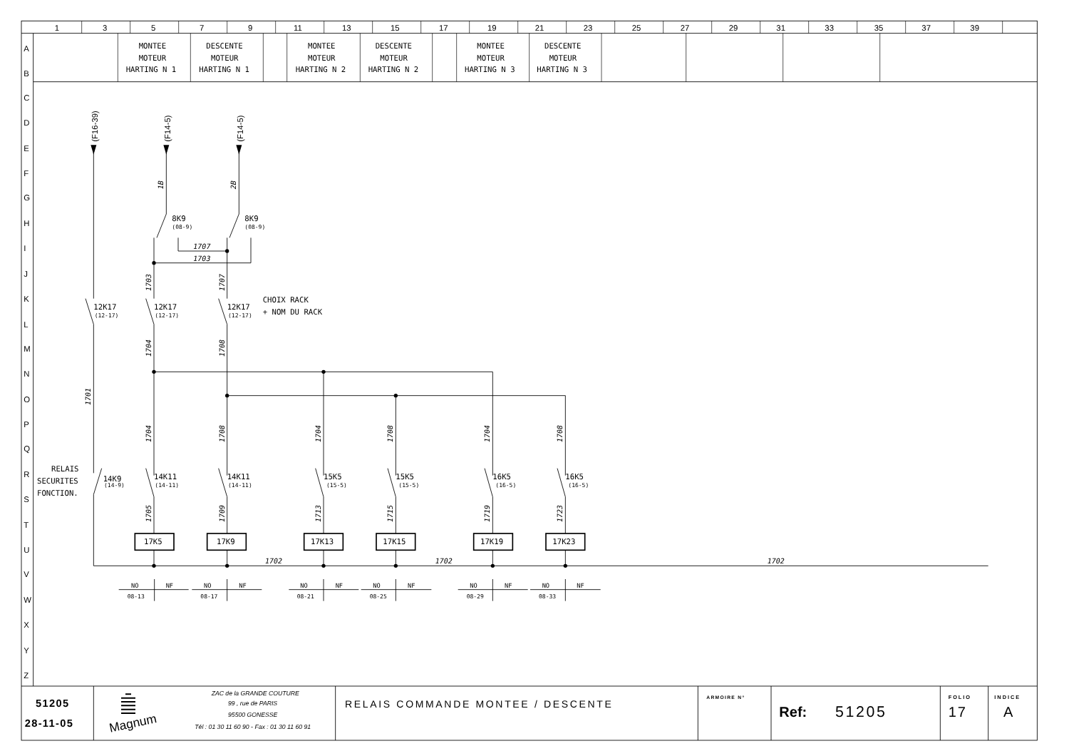1
3
5
7
9
11
13
15
17
19
21
23
25
27
29
31
33
35
37
39
MONTEE
MOTEUR
HARTING N 1
DESCENTE
MOTEUR
HARTING N 1
MONTEE
MOTEUR
HARTING N 2
DESCENTE
MOTEUR
HARTING N 2
MONTEE
MOTEUR
HARTING N 3
DESCENTE
MOTEUR
HARTING N 3
A
B
C
D
E
F
G
H
I
J
K
L
M
N
O
P
Q
R
S
T
U
V
W
X
Y
Z
(F16-39)
(F14-5)
(F14-5)
1B
2B
8K9
(08-9)
8K9
(08-9)
1707
1703
1703
1707
12K17
(12-17)
12K17
(12-17)
12K17
(12-17)
CHOIX RACK
+ NOM DU RACK
1704
1708
1701
1704
1708
1704
1708
1704
1708
RELAIS
SECURITES
FONCTION.
14K9
(14-9)
14K11
(14-11)
14K11
(14-11)
15K5
(15-5)
15K5
(15-5)
16K5
(16-5)
16K5
(16-5)
1705
1709
1713
1715
1719
1723
17K5
17K9
17K13
17K15
17K19
17K23
1702
1702
1702
NO
NF
08-13
NO
NF
08-17
NO
NF
08-21
NO
NF
08-25
NO
NF
08-29
NO
NF
08-33
51205
28-11-05
Magnum
ZAC de la GRANDE COUTURE
99 , rue de PARIS
95500 GONESSE
Tél : 01 30 11 60 90 - Fax : 01 30 11 60 91
RELAIS COMMANDE MONTEE / DESCENTE
ARMOIRE N°
Ref:
51205
FOLIO
17
INDICE
A